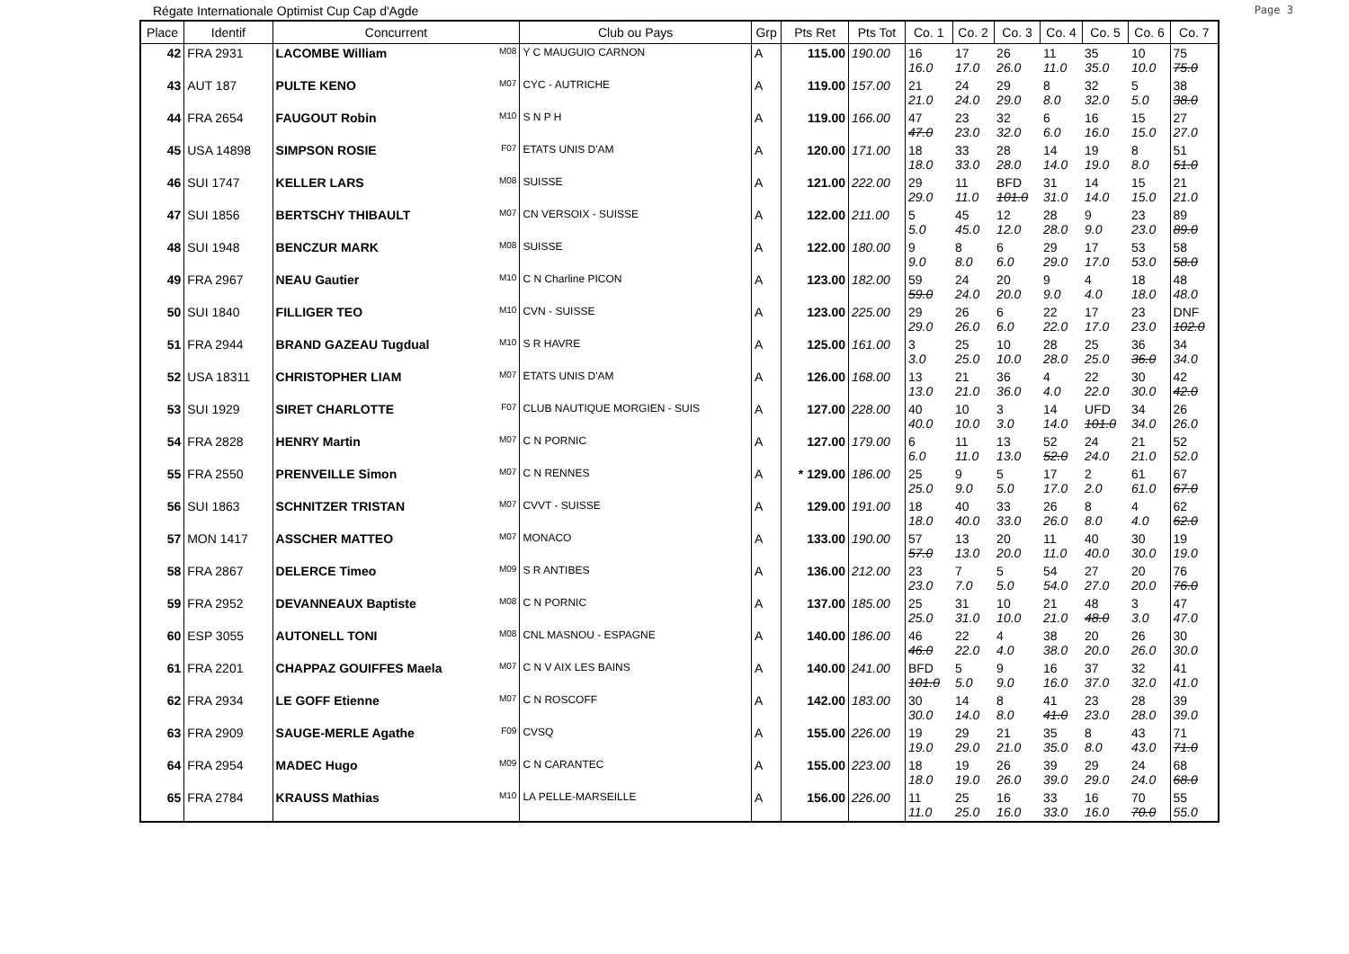Régate Internationale Optimist Cup Cap d'Agde Page 3
| Place | Identif | Concurrent | | Club ou Pays | Grp | Pts Ret | Pts Tot | Co. 1 | Co. 2 | Co. 3 | Co. 4 | Co. 5 | Co. 6 | Co. 7 |
| --- | --- | --- | --- | --- | --- | --- | --- | --- | --- | --- | --- | --- | --- | --- |
| 42 | FRA 2931 | LACOMBE William | M08 | Y C MAUGUIO CARNON | A | 115.00 | 190.00 | 16 16.0 | 17 17.0 | 26 26.0 | 11 11.0 | 35 35.0 | 10 10.0 | 75 75.0 |
| 43 | AUT 187 | PULTE KENO | M07 | CYC - AUTRICHE | A | 119.00 | 157.00 | 21 21.0 | 24 24.0 | 29 29.0 | 8 8.0 | 32 32.0 | 5 5.0 | 38 38.0 |
| 44 | FRA 2654 | FAUGOUT Robin | M10 | S N P H | A | 119.00 | 166.00 | 47 47.0 | 23 23.0 | 32 32.0 | 6 6.0 | 16 16.0 | 15 15.0 | 27 27.0 |
| 45 | USA 14898 | SIMPSON ROSIE | F07 | ETATS UNIS D'AM | A | 120.00 | 171.00 | 18 18.0 | 33 33.0 | 28 28.0 | 14 14.0 | 19 19.0 | 8 8.0 | 51 51.0 |
| 46 | SUI 1747 | KELLER LARS | M08 | SUISSE | A | 121.00 | 222.00 | 29 29.0 | 11 11.0 | BFD 101.0 | 31 31.0 | 14 14.0 | 15 15.0 | 21 21.0 |
| 47 | SUI 1856 | BERTSCHY THIBAULT | M07 | CN VERSOIX - SUISSE | A | 122.00 | 211.00 | 5 5.0 | 45 45.0 | 12 12.0 | 28 28.0 | 9 9.0 | 23 23.0 | 89 89.0 |
| 48 | SUI 1948 | BENCZUR MARK | M08 | SUISSE | A | 122.00 | 180.00 | 9 9.0 | 8 8.0 | 6 6.0 | 29 29.0 | 17 17.0 | 53 53.0 | 58 58.0 |
| 49 | FRA 2967 | NEAU Gautier | M10 | C N Charline PICON | A | 123.00 | 182.00 | 59 59.0 | 24 24.0 | 20 20.0 | 9 9.0 | 4 4.0 | 18 18.0 | 48 48.0 |
| 50 | SUI 1840 | FILLIGER TEO | M10 | CVN - SUISSE | A | 123.00 | 225.00 | 29 29.0 | 26 26.0 | 6 6.0 | 22 22.0 | 17 17.0 | 23 23.0 | DNF 102.0 |
| 51 | FRA 2944 | BRAND GAZEAU Tugdual | M10 | S R HAVRE | A | 125.00 | 161.00 | 3 3.0 | 25 25.0 | 10 10.0 | 28 28.0 | 25 25.0 | 36 36.0 | 34 34.0 |
| 52 | USA 18311 | CHRISTOPHER LIAM | M07 | ETATS UNIS D'AM | A | 126.00 | 168.00 | 13 13.0 | 21 21.0 | 36 36.0 | 4 4.0 | 22 22.0 | 30 30.0 | 42 42.0 |
| 53 | SUI 1929 | SIRET CHARLOTTE | F07 | CLUB NAUTIQUE MORGIEN - SUIS | A | 127.00 | 228.00 | 40 40.0 | 10 10.0 | 3 3.0 | 14 14.0 | UFD 101.0 | 34 34.0 | 26 26.0 |
| 54 | FRA 2828 | HENRY Martin | M07 | C N PORNIC | A | 127.00 | 179.00 | 6 6.0 | 11 11.0 | 13 13.0 | 52 52.0 | 24 24.0 | 21 21.0 | 52 52.0 |
| 55 | FRA 2550 | PRENVEILLE Simon | M07 | C N RENNES | A | * 129.00 | 186.00 | 25 25.0 | 9 9.0 | 5 5.0 | 17 17.0 | 2 2.0 | 61 61.0 | 67 67.0 |
| 56 | SUI 1863 | SCHNITZER TRISTAN | M07 | CVVT - SUISSE | A | 129.00 | 191.00 | 18 18.0 | 40 40.0 | 33 33.0 | 26 26.0 | 8 8.0 | 4 4.0 | 62 62.0 |
| 57 | MON 1417 | ASSCHER MATTEO | M07 | MONACO | A | 133.00 | 190.00 | 57 57.0 | 13 13.0 | 20 20.0 | 11 11.0 | 40 40.0 | 30 30.0 | 19 19.0 |
| 58 | FRA 2867 | DELERCE Timeo | M09 | S R ANTIBES | A | 136.00 | 212.00 | 23 23.0 | 7 7.0 | 5 5.0 | 54 54.0 | 27 27.0 | 20 20.0 | 76 76.0 |
| 59 | FRA 2952 | DEVANNEAUX Baptiste | M08 | C N PORNIC | A | 137.00 | 185.00 | 25 25.0 | 31 31.0 | 10 10.0 | 21 21.0 | 48 48.0 | 3 3.0 | 47 47.0 |
| 60 | ESP 3055 | AUTONELL TONI | M08 | CNL MASNOU - ESPAGNE | A | 140.00 | 186.00 | 46 46.0 | 22 22.0 | 4 4.0 | 38 38.0 | 20 20.0 | 26 26.0 | 30 30.0 |
| 61 | FRA 2201 | CHAPPAZ GOUIFFES Maela | M07 | C N V AIX LES BAINS | A | 140.00 | 241.00 | BFD 101.0 | 5 5.0 | 9 9.0 | 16 16.0 | 37 37.0 | 32 32.0 | 41 41.0 |
| 62 | FRA 2934 | LE GOFF Etienne | M07 | C N ROSCOFF | A | 142.00 | 183.00 | 30 30.0 | 14 14.0 | 8 8.0 | 41 41.0 | 23 23.0 | 28 28.0 | 39 39.0 |
| 63 | FRA 2909 | SAUGE-MERLE Agathe | F09 | CVSQ | A | 155.00 | 226.00 | 19 19.0 | 29 29.0 | 21 21.0 | 35 35.0 | 8 8.0 | 43 43.0 | 71 71.0 |
| 64 | FRA 2954 | MADEC Hugo | M09 | C N CARANTEC | A | 155.00 | 223.00 | 18 18.0 | 19 19.0 | 26 26.0 | 39 39.0 | 29 29.0 | 24 24.0 | 68 68.0 |
| 65 | FRA 2784 | KRAUSS Mathias | M10 | LA PELLE-MARSEILLE | A | 156.00 | 226.00 | 11 11.0 | 25 25.0 | 16 16.0 | 33 33.0 | 16 16.0 | 70 70.0 | 55 55.0 |